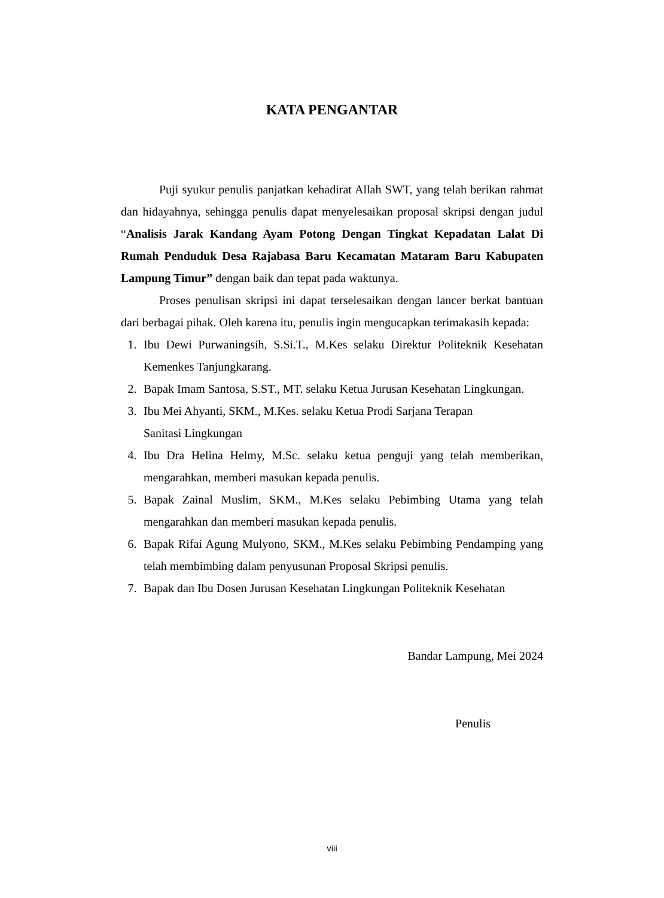KATA PENGANTAR
Puji syukur penulis panjatkan kehadirat Allah SWT, yang telah berikan rahmat dan hidayahnya, sehingga penulis dapat menyelesaikan proposal skripsi dengan judul “Analisis Jarak Kandang Ayam Potong Dengan Tingkat Kepadatan Lalat Di Rumah Penduduk Desa Rajabasa Baru Kecamatan Mataram Baru Kabupaten Lampung Timur” dengan baik dan tepat pada waktunya.
Proses penulisan skripsi ini dapat terselesaikan dengan lancer berkat bantuan dari berbagai pihak. Oleh karena itu, penulis ingin mengucapkan terimakasih kepada:
1. Ibu Dewi Purwaningsih, S.Si.T., M.Kes selaku Direktur Politeknik Kesehatan Kemenkes Tanjungkarang.
2. Bapak Imam Santosa, S.ST., MT. selaku Ketua Jurusan Kesehatan Lingkungan.
3. Ibu Mei Ahyanti, SKM., M.Kes. selaku Ketua Prodi Sarjana Terapan
Sanitasi Lingkungan
4. Ibu Dra Helina Helmy, M.Sc. selaku ketua penguji yang telah memberikan, mengarahkan, memberi masukan kepada penulis.
5. Bapak Zainal Muslim, SKM., M.Kes selaku Pebimbing Utama yang telah mengarahkan dan memberi masukan kepada penulis.
6. Bapak Rifai Agung Mulyono, SKM., M.Kes selaku Pebimbing Pendamping yang telah membimbing dalam penyusunan Proposal Skripsi penulis.
7. Bapak dan Ibu Dosen Jurusan Kesehatan Lingkungan Politeknik Kesehatan
Bandar Lampung, Mei 2024
Penulis
viii